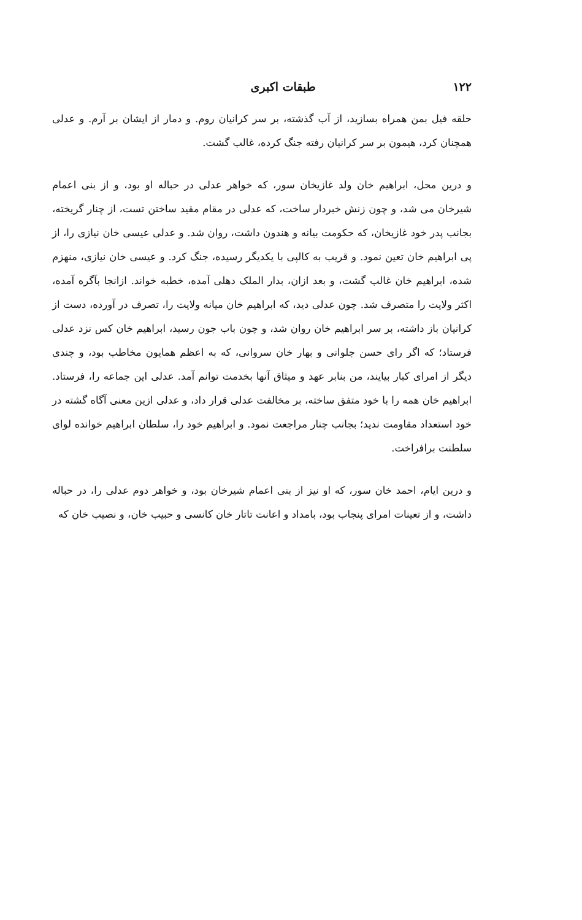۱۲۲ طبقات اکبری
حلقه فیل بمن همراه بسازید، از آب گذشته، بر سر کرانیان روم. و دمار از ایشان بر آرم. و عدلی همچنان کرد، هیمون بر سر کرانیان رفته جنگ کرده، غالب گشت.
و درین محل، ابراهیم خان ولد غازیخان سور، که خواهر عدلی در حباله او بود، و از بنی اعمام شیرخان می شد، و چون زنش خبردار ساخت، که عدلی در مقام مقید ساختن تست، از چنار گریخته، بجانب پدر خود غازیخان، که حکومت بیانه و هندون داشت، روان شد. و عدلی عیسی خان نیازی را، از پی ابراهیم خان تعین نمود. و قریب به کالپی با یکدیگر رسیده، جنگ کرد. و عیسی خان نیازی، منهزم شده، ابراهیم خان غالب گشت، و بعد ازان، بدار الملک دهلی آمده، خطبه خواند. ازانجا بآگره آمده، اکثر ولایت را متصرف شد. چون عدلی دید، که ابراهیم خان میانه ولایت را، تصرف در آورده، دست از کرانیان باز داشته، بر سر ابراهیم خان روان شد، و چون باب جون رسید، ابراهیم خان کس نزد عدلی فرستاد؛ که اگر رای حسن جلوانی و بهار خان سروانی، که به اعظم همایون مخاطب بود، و چندی دیگر از امرای کبار بیایند، من بنابر عهد و میثاق آنها بخدمت توانم آمد. عدلی این جماعه را، فرستاد. ابراهیم خان همه را با خود متفق ساخته، بر مخالفت عدلی قرار داد، و عدلی ازین معنی آگاه گشته در خود استعداد مقاومت ندید؛ بجانب چنار مراجعت نمود. و ابراهیم خود را، سلطان ابراهیم خوانده لوای سلطنت برافراخت.
و درین ایام، احمد خان سور، که او نیز از بنی اعمام شیرخان بود، و خواهر دوم عدلی را، در حباله داشت، و از تعینات امرای پنجاب بود، بامداد و اعانت تاتار خان کانسی و حبیب خان، و نصیب خان که